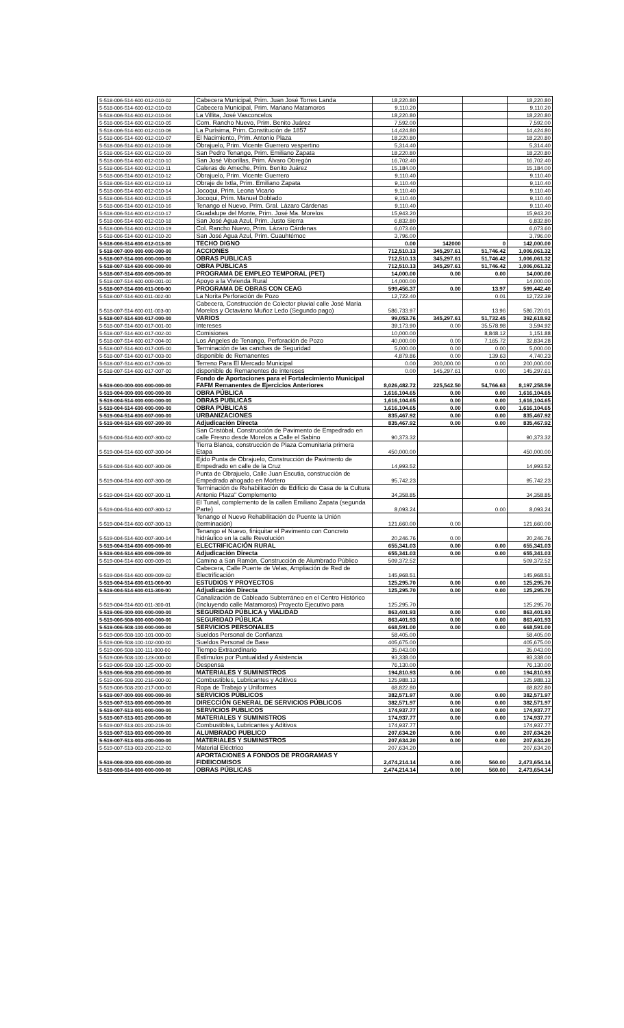| 5-518-006-514-600-012-010-02 | Cabecera Municipal, Prim. Juan José Torres Landa | 18,220.80 | | | 18,220.80 |
| 5-518-006-514-600-012-010-03 | Cabecera Municipal, Prim. Mariano Matamoros | 9,110.20 | | | 9,110.20 |
| 5-518-006-514-600-012-010-04 | La Villita, José Vasconcelos | 18,220.80 | | | 18,220.80 |
| 5-518-006-514-600-012-010-05 | Com. Rancho Nuevo, Prim. Benito Juárez | 7,592.00 | | | 7,592.00 |
| 5-518-006-514-600-012-010-06 | La Purísima, Prim. Constitución de 1857 | 14,424.80 | | | 14,424.80 |
| 5-518-006-514-600-012-010-07 | El Nacimiento, Prim. Antonio Plaza | 18,220.80 | | | 18,220.80 |
| 5-518-006-514-600-012-010-08 | Obrajuelo, Prim. Vicente Guerrero vespertino | 5,314.40 | | | 5,314.40 |
| 5-518-006-514-600-012-010-09 | San Pedro Tenango, Prim. Emiliano Zapata | 18,220.80 | | | 18,220.80 |
| 5-518-006-514-600-012-010-10 | San José Viborillas, Prim. Álvaro Obregón | 16,702.40 | | | 16,702.40 |
| 5-518-006-514-600-012-010-11 | Caleras de Ameche, Prim. Benito Juárez | 15,184.00 | | | 15,184.00 |
| 5-518-006-514-600-012-010-12 | Obrajuelo, Prim. Vicente Guerrero | 9,110.40 | | | 9,110.40 |
| 5-518-006-514-600-012-010-13 | Obraje de Ixtla, Prim. Emiliano Zapata | 9,110.40 | | | 9,110.40 |
| 5-518-006-514-600-012-010-14 | Jocoqui, Prim. Leona Vicario | 9,110.40 | | | 9,110.40 |
| 5-518-006-514-600-012-010-15 | Jocoqui, Prim. Manuel Doblado | 9,110.40 | | | 9,110.40 |
| 5-518-006-514-600-012-010-16 | Tenango el Nuevo, Prim. Gral. Lázaro Cárdenas | 9,110.40 | | | 9,110.40 |
| 5-518-006-514-600-012-010-17 | Guadalupe del Monte, Prim. José Ma. Morelos | 15,943.20 | | | 15,943.20 |
| 5-518-006-514-600-012-010-18 | San José Agua Azul, Prim. Justo Sierra | 6,832.80 | | | 6,832.80 |
| 5-518-006-514-600-012-010-19 | Col. Rancho Nuevo, Prim. Lázaro Cárdenas | 6,073.60 | | | 6,073.60 |
| 5-518-006-514-600-012-010-20 | San José Agua Azul, Prim. Cuauhtémoc | 3,796.00 | | | 3,796.00 |
| 5-518-006-514-600-012-013-00 | TECHO DIGNO | 0.00 | 142000 | 0 | 142,000.00 |
| 5-518-007-000-000-000-000-00 | ACCIONES | 712,510.13 | 345,297.61 | 51,746.42 | 1,006,061.32 |
| 5-518-007-514-000-000-000-00 | OBRAS PUBLICAS | 712,510.13 | 345,297.61 | 51,746.42 | 1,006,061.32 |
| 5-518-007-514-600-000-000-00 | OBRA PÚBLICAS | 712,510.13 | 345,297.61 | 51,746.42 | 1,006,061.32 |
| 5-518-007-514-600-009-000-00 | PROGRAMA DE EMPLEO TEMPORAL (PET) | 14,000.00 | 0.00 | 0.00 | 14,000.00 |
| 5-518-007-514-600-009-001-00 | Apoyo a la Vivienda Rural | 14,000.00 | | | 14,000.00 |
| 5-518-007-514-600-011-000-00 | PROGRAMA DE OBRAS CON CEAG | 599,456.37 | 0.00 | 13.97 | 599,442.40 |
| 5-518-007-514-600-011-002-00 | La Norita Perforación de Pozo | 12,722.40 | | 0.01 | 12,722.39 |
| 5-518-007-514-600-011-003-00 | Cabecera, Construcción de Colector pluvial calle José María Morelos y Octaviano Muñoz Ledo (Segundo pago) | 586,733.97 | | 13.96 | 586,720.01 |
| 5-518-007-514-600-017-000-00 | VARIOS | 99,053.76 | 345,297.61 | 51,732.45 | 392,618.92 |
| 5-518-007-514-600-017-001-00 | Intereses | 39,173.90 | 0.00 | 35,578.98 | 3,594.92 |
| 5-518-007-514-600-017-002-00 | Comisiones | 10,000.00 | | 8,848.12 | 1,151.88 |
| 5-518-007-514-600-017-004-00 | Los Ángeles de Tenango, Perforación de Pozo | 40,000.00 | 0.00 | 7,165.72 | 32,834.28 |
| 5-518-007-514-600-017-005-00 | Terminación de las canchas de Seguridad | 5,000.00 | 0.00 | 0.00 | 5,000.00 |
| 5-518-007-514-600-017-003-00 | disponible de Remanentes | 4,879.86 | 0.00 | 139.63 | 4,740.23 |
| 5-518-007-514-600-017-006-00 | Terreno Para El Mercado Municipal | 0.00 | 200,000.00 | 0.00 | 200,000.00 |
| 5-518-007-514-600-017-007-00 | disponible de Remanentes de intereses | 0.00 | 145,297.61 | 0.00 | 145,297.61 |
| 5-519-000-000-000-000-000-00 | Fondo de Aportaciones para el Fortalecimiento Municipal FAFM Remanentes de Ejercicios Anteriores | 8,026,482.72 | 225,542.50 | 54,766.63 | 8,197,258.59 |
| 5-519-004-000-000-000-000-00 | OBRA PÚBLICA | 1,616,104.65 | 0.00 | 0.00 | 1,616,104.65 |
| 5-519-004-514-000-000-000-00 | OBRAS PUBLICAS | 1,616,104.65 | 0.00 | 0.00 | 1,616,104.65 |
| 5-519-004-514-600-000-000-00 | OBRA PÚBLICAS | 1,616,104.65 | 0.00 | 0.00 | 1,616,104.65 |
| 5-519-004-514-600-007-000-00 | URBANIZACIONES | 835,467.92 | 0.00 | 0.00 | 835,467.92 |
| 5-519-004-514-600-007-300-00 | Adjudicación Directa | 835,467.92 | 0.00 | 0.00 | 835,467.92 |
| 5-519-004-514-600-007-300-02 | San Cristóbal, Construcción de Pavimento de Empedrado en calle Fresno desde Morelos a Calle el Sabino | 90,373.32 | | | 90,373.32 |
| 5-519-004-514-600-007-300-04 | Tierra Blanca, construcción de Plaza Comunitaria primera Etapa | 450,000.00 | | | 450,000.00 |
| 5-519-004-514-600-007-300-06 | Ejido Punta de Obrajuelo, Construcción de Pavimento de Empedrado en calle de la Cruz | 14,993.52 | | | 14,993.52 |
| 5-519-004-514-600-007-300-08 | Punta de Obrajuelo, Calle Juan Escutia, construcción de Empedrado ahogado en Mortero | 95,742.23 | | | 95,742.23 |
| 5-519-004-514-600-007-300-11 | Terminación de Rehabilitación de Edificio de Casa de la Cultura Antonio Plaza" Complemento | 34,358.85 | | | 34,358.85 |
| 5-519-004-514-600-007-300-12 | El Tunal, complemento de la callen Emiliano Zapata (segunda Parte) | 8,093.24 | | 0.00 | 8,093.24 |
| 5-519-004-514-600-007-300-13 | Tenango el Nuevo Rehabilitación de Puente la Unión (terminación) | 121,660.00 | 0.00 | | 121,660.00 |
| 5-519-004-514-600-007-300-14 | Tenango el Nuevo, finiquitar el Pavimento con Concreto hidráulico en la calle Revolución | 20,246.76 | 0.00 | | 20,246.76 |
| 5-519-004-514-600-009-000-00 | ELECTRIFICACIÓN RURAL | 655,341.03 | 0.00 | 0.00 | 655,341.03 |
| 5-519-004-514-600-009-009-00 | Adjudicación Directa | 655,341.03 | 0.00 | 0.00 | 655,341.03 |
| 5-519-004-514-600-009-009-01 | Camino a San Ramón, Construcción de Alumbrado Público | 509,372.52 | | | 509,372.52 |
| 5-519-004-514-600-009-009-02 | Cabecera, Calle Puente de Velas, Ampliación de Red de Electrificación | 145,968.51 | | | 145,968.51 |
| 5-519-004-514-600-011-000-00 | ESTUDIOS Y PROYECTOS | 125,295.70 | 0.00 | 0.00 | 125,295.70 |
| 5-519-004-514-600-011-300-00 | Adjudicación Directa | 125,295.70 | 0.00 | 0.00 | 125,295.70 |
| 5-519-004-514-600-011-300-01 | Canalización de Cableado Subterráneo en el Centro Histórico (Incluyendo calle Matamoros) Proyecto Ejecutivo para | 125,295.70 | | | 125,295.70 |
| 5-519-006-000-000-000-000-00 | SEGURIDAD PÚBLICA y VIALIDAD | 863,401.93 | 0.00 | 0.00 | 863,401.93 |
| 5-519-006-508-000-000-000-00 | SEGURIDAD PÚBLICA | 863,401.93 | 0.00 | 0.00 | 863,401.93 |
| 5-519-006-508-100-000-000-00 | SERVICIOS PERSONALES | 668,591.00 | 0.00 | 0.00 | 668,591.00 |
| 5-519-006-508-100-101-000-00 | Sueldos Personal de Confianza | 58,405.00 | | | 58,405.00 |
| 5-519-006-508-100-102-000-00 | Sueldos Personal de Base | 405,675.00 | | | 405,675.00 |
| 5-519-006-508-100-111-000-00 | Tiempo Extraordinario | 35,043.00 | | | 35,043.00 |
| 5-519-006-508-100-123-000-00 | Estímulos por Puntualidad y Asistencia | 93,338.00 | | | 93,338.00 |
| 5-519-006-508-100-125-000-00 | Despensa | 76,130.00 | | | 76,130.00 |
| 5-519-006-508-200-000-000-00 | MATERIALES Y SUMINISTROS | 194,810.93 | 0.00 | 0.00 | 194,810.93 |
| 5-519-006-508-200-216-000-00 | Combustibles, Lubricantes y Aditivos | 125,988.13 | | | 125,988.13 |
| 5-519-006-508-200-217-000-00 | Ropa de Trabajo y Uniformes | 68,822.80 | | | 68,822.80 |
| 5-519-007-000-000-000-000-00 | SERVICIOS PÚBLICOS | 382,571.97 | 0.00 | 0.00 | 382,571.97 |
| 5-519-007-513-000-000-000-00 | DIRECCIÓN GENERAL DE SERVICIOS PÚBLICOS | 382,571.97 | 0.00 | 0.00 | 382,571.97 |
| 5-519-007-513-001-000-000-00 | SERVICIOS PUBLICOS | 174,937.77 | 0.00 | 0.00 | 174,937.77 |
| 5-519-007-513-001-200-000-00 | MATERIALES Y SUMINISTROS | 174,937.77 | 0.00 | 0.00 | 174,937.77 |
| 5-519-007-513-001-200-216-00 | Combustibles, Lubricantes y Aditivos | 174,937.77 | | | 174,937.77 |
| 5-519-007-513-003-000-000-00 | ALUMBRADO PUBLICO | 207,634.20 | 0.00 | 0.00 | 207,634.20 |
| 5-519-007-513-003-200-000-00 | MATERIALES Y SUMINISTROS | 207,634.20 | 0.00 | 0.00 | 207,634.20 |
| 5-519-007-513-003-200-212-00 | Material Eléctrico | 207,634.20 | | | 207,634.20 |
| 5-519-008-000-000-000-000-00 | APORTACIONES A FONDOS DE PROGRAMAS Y FIDEICOMISOS | 2,474,214.14 | 0.00 | 560.00 | 2,473,654.14 |
| 5-519-008-514-000-000-000-00 | OBRAS PÚBLICAS | 2,474,214.14 | 0.00 | 560.00 | 2,473,654.14 |